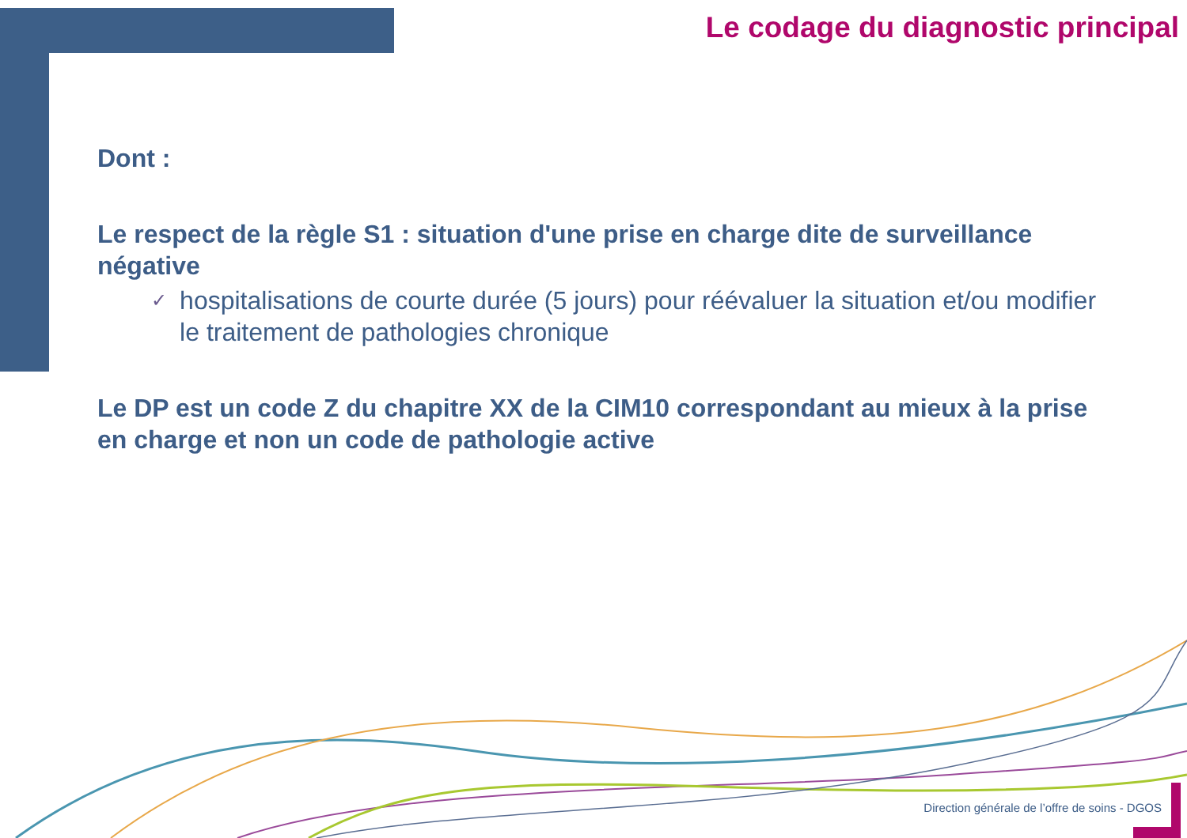Le codage du diagnostic principal
Dont :
Le respect de la règle S1 : situation d'une prise en charge dite de surveillance négative
✓
hospitalisations de courte durée (5 jours) pour réévaluer la situation et/ou modifier le traitement de pathologies chronique
Le DP est un code Z du chapitre XX de la CIM10 correspondant au mieux à la prise en charge et non un code de pathologie active
Direction générale de l’offre de soins - DGOS